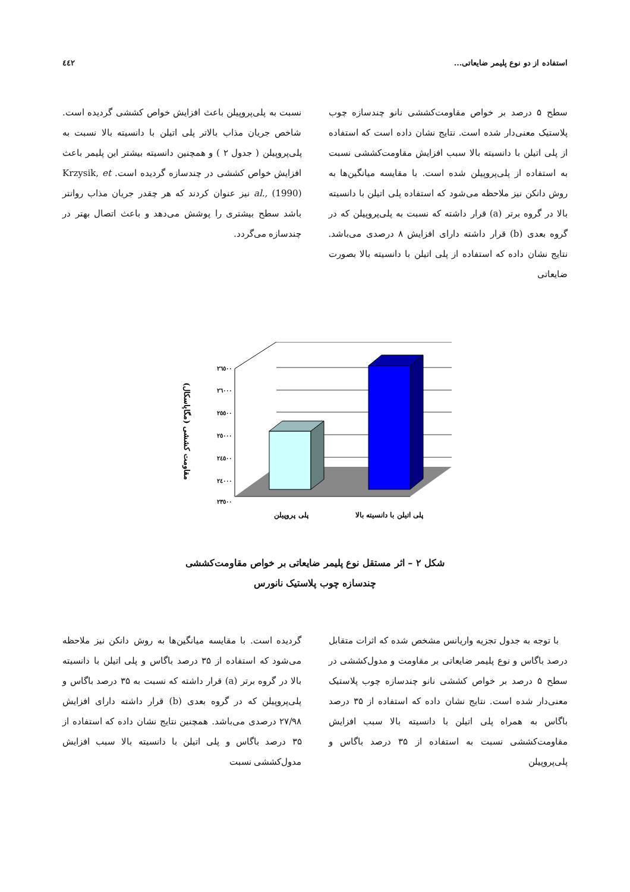استفاده از دو نوع پلیمر ضایعاتی... ٤٤٢
سطح ۵ درصد بر خواص مقاومت‌کششی نانو چندسازه چوب پلاستیک معنی‌دار شده است. نتایج نشان داده است که استفاده از پلی اتیلن با دانسیته بالا سبب افزایش مقاومت‌کششی نسبت به استفاده از پلی‌پروپیلن شده است. با مقایسه میانگین‌ها به روش دانکن نیز ملاحظه می‌شود که استفاده پلی اتیلن با دانسیته بالا در گروه برتر (a) قرار داشته که نسبت به پلی‌پروپیلن که در گروه بعدی (b) قرار داشته دارای افزایش ۸ درصدی می‌باشد. نتایج نشان داده که استفاده از پلی اتیلن با دانسیته بالا بصورت ضایعاتی
نسبت به پلی‌پروپیلن باعث افزایش خواص کششی گردیده است. شاخص جریان مذاب بالاتر پلی اتیلن با دانسیته بالا نسبت به پلی‌پروپیلن ( جدول ۲ ) و همچنین دانسیته بیشتر این پلیمر باعث افزایش خواص کششی در چندسازه گردیده است. Krzysik, et al., (1990) نیز عنوان کردند که هر چقدر جریان مذاب روانتر باشد سطح بیشتری را پوشش می‌دهد و باعث اتصال بهتر در چندسازه می‌گردد.
مقاومت کششی (مگاپاسکال)
٢٦٥٠٠
٢٦٠٠٠
٢٥٥٠٠
٢٥٠٠٠
٢٤٥٠٠
٢٤٠٠٠
٢٣٥٠٠
پلی پروپیلن
پلی اتیلن با دانسیته بالا
شکل ۲ – اثر مستقل نوع پلیمر ضایعاتی بر خواص مقاومت‌کششی
چندسازه چوب پلاستیک نانورس
با توجه به جدول تجزیه واریانس مشخص شده که اثرات متقابل درصد باگاس و نوع پلیمر ضایعاتی بر مقاومت و مدول‌کششی در سطح ۵ درصد بر خواص کششی نانو چندسازه چوب پلاستیک معنی‌دار شده است. نتایج نشان داده که استفاده از ۳۵ درصد باگاس به همراه پلی اتیلن با دانسیته بالا سبب افزایش مقاومت‌کششی نسبت به استفاده از ۳۵ درصد باگاس و پلی‌پروپیلن
گردیده است. با مقایسه میانگین‌ها به روش دانکن نیز ملاحظه می‌شود که استفاده از ۳۵ درصد باگاس و پلی اتیلن با دانسیته بالا در گروه برتر (a) قرار داشته که نسبت به ۳۵ درصد باگاس و پلی‌پروپیلن که در گروه بعدی (b) قرار داشته دارای افزایش ۲۷/۹۸ درصدی می‌باشد. همچنین نتایج نشان داده که استفاده از ۳۵ درصد باگاس و پلی اتیلن با دانسیته بالا سبب افزایش مدول‌کششی نسبت